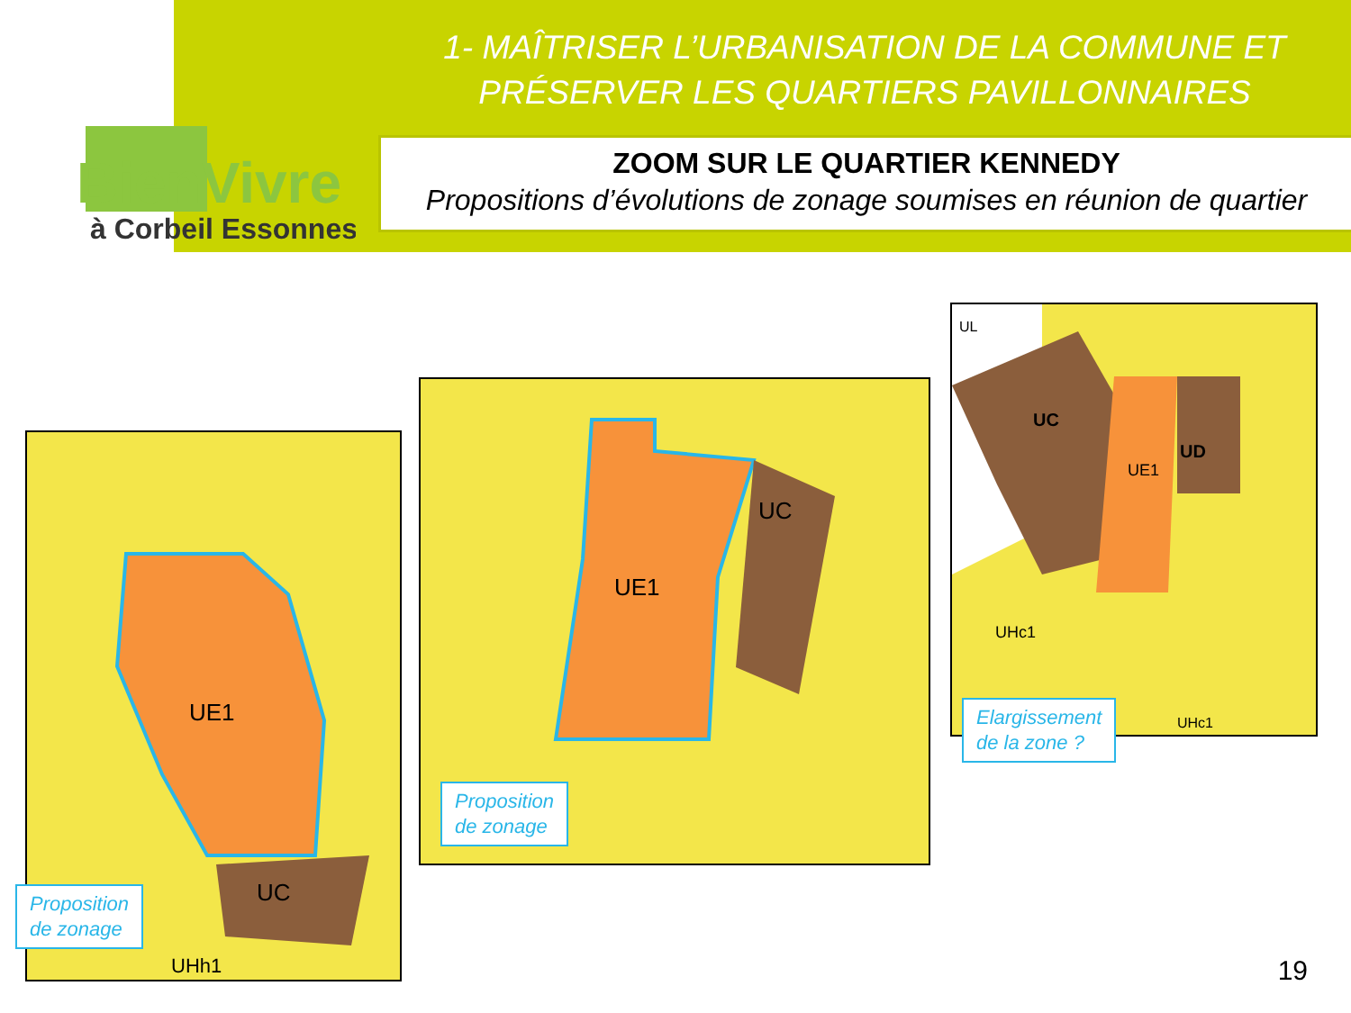BienVivre
à Corbeil Essonnes
1- MAÎTRISER L’URBANISATION DE LA COMMUNE ET
PRÉSERVER LES QUARTIERS PAVILLONNAIRES
ZOOM SUR LE QUARTIER KENNEDY
Propositions d’évolutions de zonage soumises en réunion de quartier
UE1
UC
UHh1
Proposition
de zonage
UE1
UC
Proposition
de zonage
UC
UE1
UD
UL
UHc1
UHc1
Elargissement
de la zone ?
19